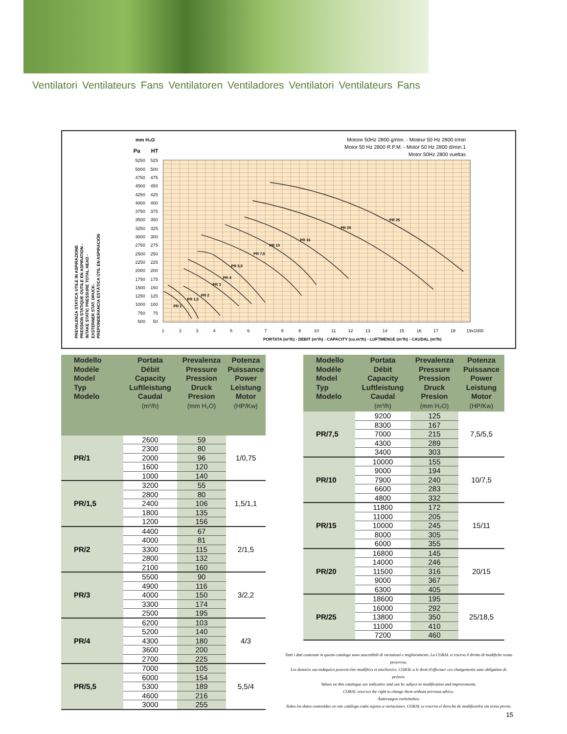Ventilatori Ventilateurs Fans Ventilatoren Ventiladores Ventilatori Ventilateurs Fans
mm H₂O
Pa
HT
Motore 50Hz 2800 g/min. - Moteur 50 Hz 2800 t/min
Motor 50 Hz 2800 R.P.M. - Motor 50 Hz 2800 d/min.1
Motor 50Hz 2800 vueltas
5250
525
5000
500
4750
475
4500
450
4250
425
4000
400
3750
375
3500
350
3250
325
3000
300
2750
275
2500
250
2250
225
2000
200
1750
175
1500
150
1250
125
1000
100
750
75
500
50
1
2
3
4
5
6
7
8
9
10
11
12
13
14
15
16
17
18
19x1000
PORTATA (m³/h) - DEBIT (m³/h) - CAPACITY (cu.m³/h) - LUFTMENGE (m³/h) - CAUDAL (m³/h)
PREVALENZA STATICA UTILE IN ASPIRAZIONE
PRESSION STATIQUE OUTILE EN ASPIRATION -
INTAKE STATIC PRESSURE TOTAL HEAD -
EXSTERNER STAT. DRUCK-
PREPONDERANCIA ESTÁTICA ÚTIL EN ASPIRACIÓN
PR 1
PR 1,5
PR 2
PR 3
PR 4
PR 5,5
PR 7,5
PR 10
PR 15
PR 20
PR 25
| Modello Modéle Model Typ Modelo | Portata Débit Capacity Luftleistung Caudal (m³/h) | Prevalenza Pressure Pression Druck Presion (mm H₂O) | Potenza Puissance Power Leistung Motor (HP/Kw) |
| --- | --- | --- | --- |
| PR/1 | 2600 | 59 | 1/0,75 |
| | 2300 | 80 | |
| | 2000 | 96 | |
| | 1600 | 120 | |
| | 1000 | 140 | |
| PR/1,5 | 3200 | 55 | 1,5/1,1 |
| | 2800 | 80 | |
| | 2400 | 106 | |
| | 1800 | 135 | |
| | 1200 | 156 | |
| PR/2 | 4400 | 67 | 2/1,5 |
| | 4000 | 81 | |
| | 3300 | 115 | |
| | 2800 | 132 | |
| | 2100 | 160 | |
| PR/3 | 5500 | 90 | 3/2,2 |
| | 4900 | 116 | |
| | 4000 | 150 | |
| | 3300 | 174 | |
| | 2500 | 195 | |
| PR/4 | 6200 | 103 | 4/3 |
| | 5200 | 140 | |
| | 4300 | 180 | |
| | 3600 | 200 | |
| | 2700 | 225 | |
| PR/5,5 | 7000 | 105 | 5,5/4 |
| | 6000 | 154 | |
| | 5300 | 189 | |
| | 4600 | 216 | |
| | 3000 | 255 | |
| Modello Modéle Model Typ Modelo | Portata Débit Capacity Luftleistung Caudal (m³/h) | Prevalenza Pressure Pression Druck Presion (mm H₂O) | Potenza Puissance Power Leistung Motor (HP/Kw) |
| --- | --- | --- | --- |
| PR/7,5 | 9200 | 125 | 7,5/5,5 |
| | 8300 | 167 | |
| | 7000 | 215 | |
| | 4300 | 289 | |
| | 3400 | 303 | |
| PR/10 | 10000 | 155 | 10/7,5 |
| | 9000 | 194 | |
| | 7900 | 240 | |
| | 6600 | 283 | |
| | 4800 | 332 | |
| PR/15 | 11800 | 172 | 15/11 |
| | 11000 | 205 | |
| | 10000 | 245 | |
| | 8000 | 305 | |
| | 6000 | 355 | |
| PR/20 | 16800 | 145 | 20/15 |
| | 14000 | 246 | |
| | 11500 | 316 | |
| | 9000 | 367 | |
| | 6300 | 405 | |
| PR/25 | 18600 | 195 | 25/18,5 |
| | 16000 | 292 | |
| | 13800 | 350 | |
| | 11000 | 410 | |
| | 7200 | 460 | |
Tutti i dati contenuti in questo catalogo sono suscettibili di variazioni e miglioramenti. La CORAL si riserva il diritto di modifiche senza preavviso.
Les données sus-indiquées peuvent être modifiées et ameliorées. CORAL a le droit d'effectuer ces changements sans obligation de préavis.
Values on this catalogue are indicative and can be subject to modification and improvements.
CORAL reserves the right to change them without previous advice.
Änderungen vorbehalten.
Todos los datos contenidos en este catálogo están sujetos a variaciones. CORAL se reserva el derecho de modificarlos sin aviso previo.
15